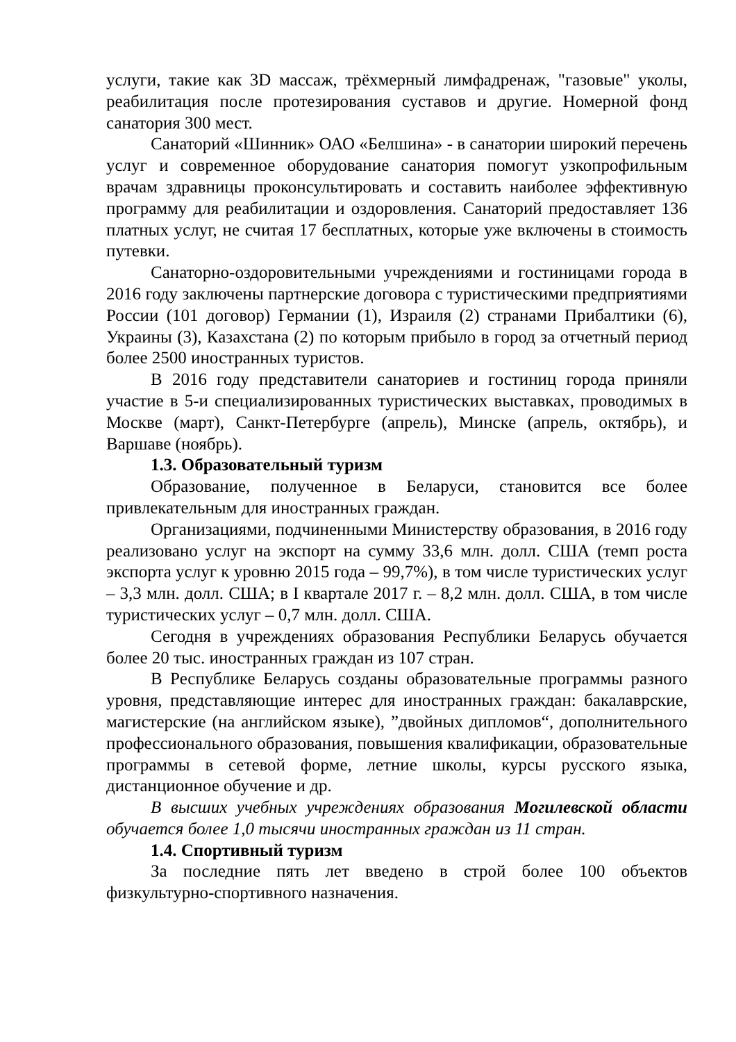услуги, такие как 3D массаж, трёхмерный лимфадренаж, "газовые" уколы, реабилитация после протезирования суставов и другие. Номерной фонд санатория 300 мест.
Санаторий «Шинник» ОАО «Белшина» - в санатории широкий перечень услуг и современное оборудование санатория помогут узкопрофильным врачам здравницы проконсультировать и составить наиболее эффективную программу для реабилитации и оздоровления. Санаторий предоставляет 136 платных услуг, не считая 17 бесплатных, которые уже включены в стоимость путевки.
Санаторно-оздоровительными учреждениями и гостиницами города в 2016 году заключены партнерские договора с туристическими предприятиями России (101 договор) Германии (1), Израиля (2) странами Прибалтики (6), Украины (3), Казахстана (2) по которым прибыло в город за отчетный период более 2500 иностранных туристов.
В 2016 году представители санаториев и гостиниц города приняли участие в 5-и специализированных туристических выставках, проводимых в Москве (март), Санкт-Петербурге (апрель), Минске (апрель, октябрь), и Варшаве (ноябрь).
1.3. Образовательный туризм
Образование, полученное в Беларуси, становится все более привлекательным для иностранных граждан.
Организациями, подчиненными Министерству образования, в 2016 году реализовано услуг на экспорт на сумму 33,6 млн. долл. США (темп роста экспорта услуг к уровню 2015 года – 99,7%), в том числе туристических услуг – 3,3 млн. долл. США; в I квартале 2017 г. – 8,2 млн. долл. США, в том числе туристических услуг – 0,7 млн. долл. США.
Сегодня в учреждениях образования Республики Беларусь обучается более 20 тыс. иностранных граждан из 107 стран.
В Республике Беларусь созданы образовательные программы разного уровня, представляющие интерес для иностранных граждан: бакалаврские, магистерские (на английском языке), ”двойных дипломов“, дополнительного профессионального образования, повышения квалификации, образовательные программы в сетевой форме, летние школы, курсы русского языка, дистанционное обучение и др.
В высших учебных учреждениях образования Могилевской области обучается более 1,0 тысячи иностранных граждан из 11 стран.
1.4. Спортивный туризм
За последние пять лет введено в строй более 100 объектов физкультурно-спортивного назначения.